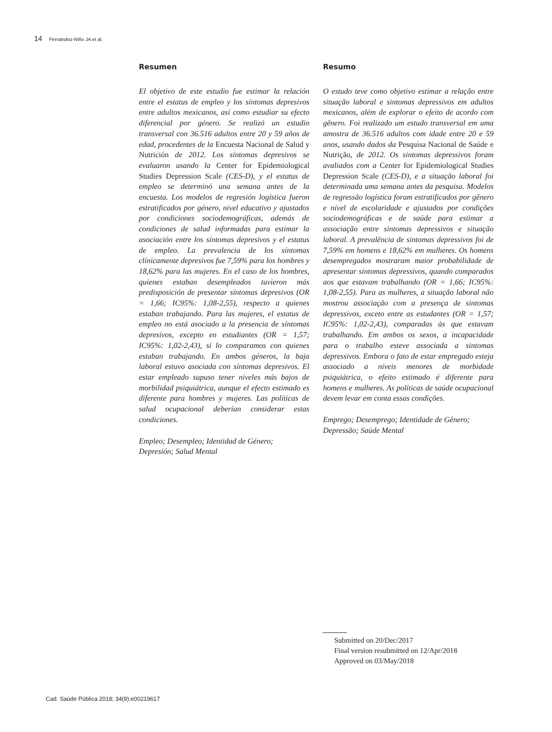14 Fernández-Niño JA et al.
Resumen
El objetivo de este estudio fue estimar la relación entre el estatus de empleo y los síntomas depresivos entre adultos mexicanos, así como estudiar su efecto diferencial por género. Se realizó un estudio transversal con 36.516 adultos entre 20 y 59 años de edad, procedentes de la Encuesta Nacional de Salud y Nutrición de 2012. Los síntomas depresivos se evaluaron usando la Center for Epidemiological Studies Depression Scale (CES-D), y el estatus de empleo se determinó una semana antes de la encuesta. Los modelos de regresión logística fueron estratificados por género, nivel educativo y ajustados por condiciones sociodemográficas, además de condiciones de salud informadas para estimar la asociación entre los síntomas depresivos y el estatus de empleo. La prevalencia de los síntomas clínicamente depresivos fue 7,59% para los hombres y 18,62% para las mujeres. En el caso de los hombres, quienes estaban desempleados tuvieron más predisposición de presentar síntomas depresivos (OR = 1,66; IC95%: 1,08-2,55), respecto a quienes estaban trabajando. Para las mujeres, el estatus de empleo no está asociado a la presencia de síntomas depresivos, excepto en estudiantes (OR = 1,57; IC95%: 1,02-2,43), si lo comparamos con quienes estaban trabajando. En ambos géneros, la baja laboral estuvo asociada con síntomas depresivos. El estar empleado supuso tener niveles más bajos de morbilidad psiquiátrica, aunque el efecto estimado es diferente para hombres y mujeres. Las políticas de salud ocupacional deberían considerar estas condiciones.
Empleo; Desempleo; Identidad de Género; Depresión; Salud Mental
Resumo
O estudo teve como objetivo estimar a relação entre situação laboral e sintomas depressivos em adultos mexicanos, além de explorar o efeito de acordo com gênero. Foi realizado um estudo transversal em uma amostra de 36.516 adultos com idade entre 20 e 59 anos, usando dados da Pesquisa Nacional de Saúde e Nutrição, de 2012. Os sintomas depressivos foram avaliados com a Center for Epidemiological Studies Depression Scale (CES-D), e a situação laboral foi determinada uma semana antes da pesquisa. Modelos de regressão logística foram estratificados por gênero e nível de escolaridade e ajustados por condições sociodemográficas e de saúde para estimar a associação entre sintomas depressivos e situação laboral. A prevalência de sintomas depressivos foi de 7,59% em homens e 18,62% em mulheres. Os homens desempregados mostraram maior probabilidade de apresentar sintomas depressivos, quando comparados aos que estavam trabalhando (OR = 1,66; IC95%: 1,08-2,55). Para as mulheres, a situação laboral não mostrou associação com a presença de sintomas depressivos, exceto entre as estudantes (OR = 1,57; IC95%: 1,02-2,43), comparadas às que estavam trabalhando. Em ambos os sexos, a incapacidade para o trabalho esteve associada a sintomas depressivos. Embora o fato de estar empregado esteja associado a níveis menores de morbidade psiquiátrica, o efeito estimado é diferente para homens e mulheres. As políticas de saúde ocupacional devem levar em conta essas condições.
Emprego; Desemprego; Identidade de Gênero; Depressão; Saúde Mental
Submitted on 20/Dec/2017
Final version resubmitted on 12/Apr/2018
Approved on 03/May/2018
Cad. Saúde Pública 2018; 34(9):e00219617